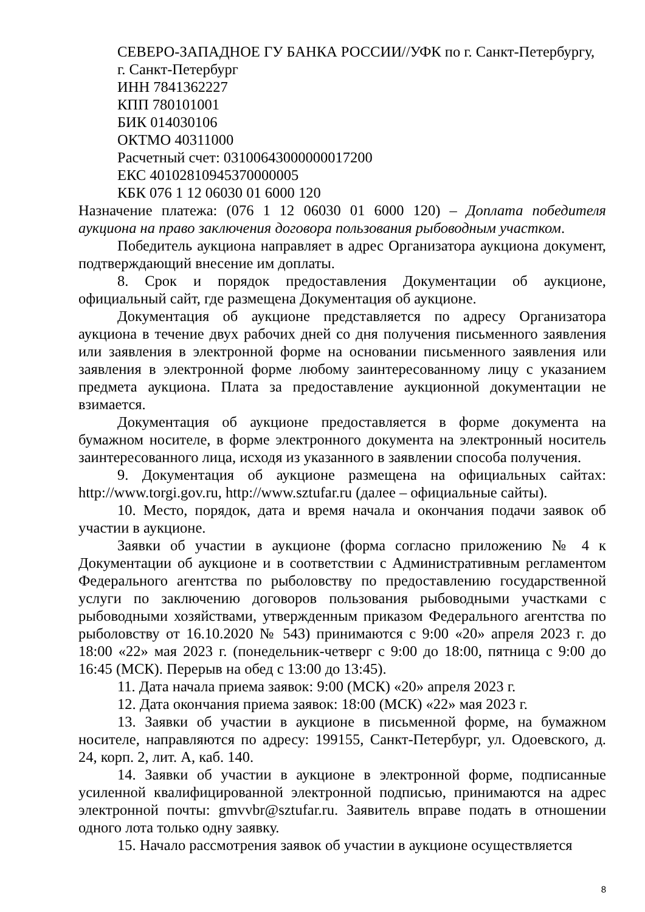СЕВЕРО-ЗАПАДНОЕ ГУ БАНКА РОССИИ//УФК по г. Санкт-Петербургу, г. Санкт-Петербург
ИНН 7841362227
КПП 780101001
БИК 014030106
ОКТМО 40311000
Расчетный счет: 03100643000000017200
ЕКС 40102810945370000005
КБК 076 1 12 06030 01 6000 120
Назначение платежа: (076 1 12 06030 01 6000 120) – Доплата победителя аукциона на право заключения договора пользования рыбоводным участком.
Победитель аукциона направляет в адрес Организатора аукциона документ, подтверждающий внесение им доплаты.
8. Срок и порядок предоставления Документации об аукционе, официальный сайт, где размещена Документация об аукционе.
Документация об аукционе представляется по адресу Организатора аукциона в течение двух рабочих дней со дня получения письменного заявления или заявления в электронной форме на основании письменного заявления или заявления в электронной форме любому заинтересованному лицу с указанием предмета аукциона. Плата за предоставление аукционной документации не взимается.
Документация об аукционе предоставляется в форме документа на бумажном носителе, в форме электронного документа на электронный носитель заинтересованного лица, исходя из указанного в заявлении способа получения.
9. Документация об аукционе размещена на официальных сайтах: http://www.torgi.gov.ru, http://www.sztufar.ru (далее – официальные сайты).
10. Место, порядок, дата и время начала и окончания подачи заявок об участии в аукционе.
Заявки об участии в аукционе (форма согласно приложению № 4 к Документации об аукционе и в соответствии с Административным регламентом Федерального агентства по рыболовству по предоставлению государственной услуги по заключению договоров пользования рыбоводными участками с рыбоводными хозяйствами, утвержденным приказом Федерального агентства по рыболовству от 16.10.2020 № 543) принимаются с 9:00 «20» апреля 2023 г. до 18:00 «22» мая 2023 г. (понедельник-четверг с 9:00 до 18:00, пятница с 9:00 до 16:45 (МСК). Перерыв на обед с 13:00 до 13:45).
11. Дата начала приема заявок: 9:00 (МСК) «20» апреля 2023 г.
12. Дата окончания приема заявок: 18:00 (МСК) «22» мая 2023 г.
13. Заявки об участии в аукционе в письменной форме, на бумажном носителе, направляются по адресу: 199155, Санкт-Петербург, ул. Одоевского, д. 24, корп. 2, лит. А, каб. 140.
14. Заявки об участии в аукционе в электронной форме, подписанные усиленной квалифицированной электронной подписью, принимаются на адрес электронной почты: gmvvbr@sztufar.ru. Заявитель вправе подать в отношении одного лота только одну заявку.
15. Начало рассмотрения заявок об участии в аукционе осуществляется
8